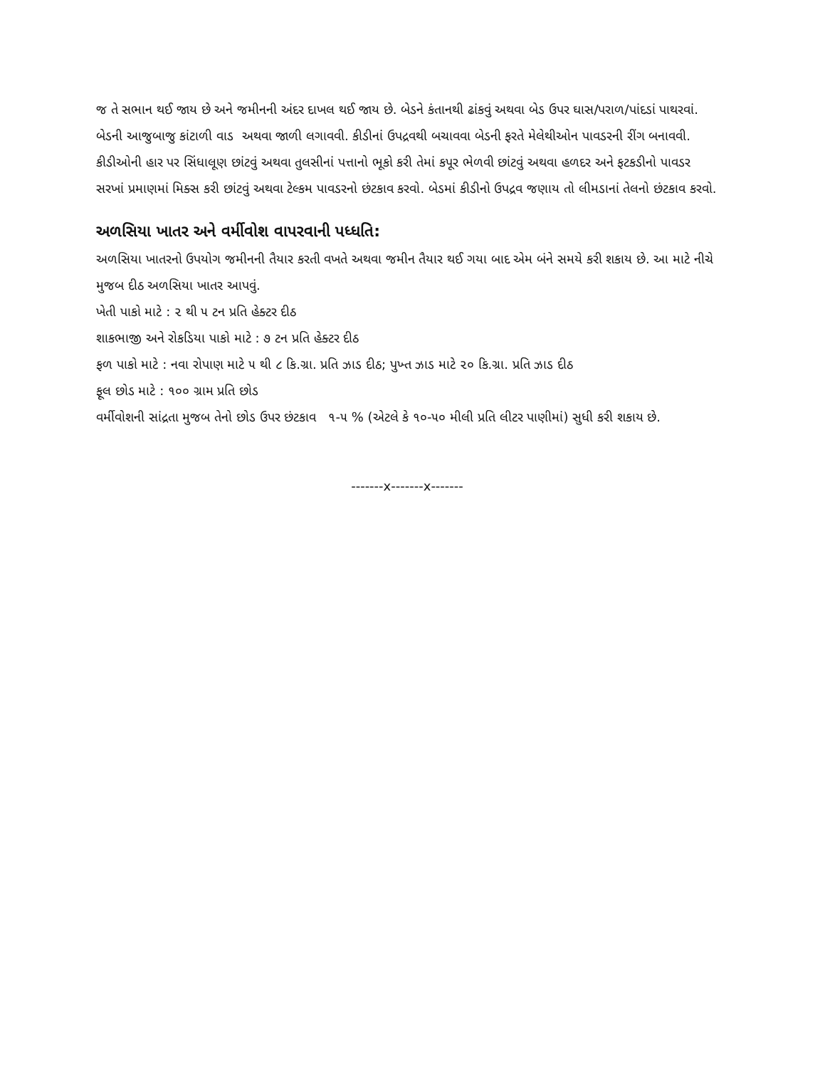જ તે સભાન થઈ જાય છે અને જમીનની અંદર દાખલ થઈ જાય છે. બેડને કંતાનથી ઢાંકવું અથવા બેડ ઉપર ઘાસ/પરાળ/પાંદડાં પાથરવાં. બેડની આજુબાજુ કાંટાળી વાડ અથવા જાળી લગાવવી. કીડીનાં ઉપદ્રવથી બચાવવા બેડની ફરતે મેલેથીઓન પાવડરની રીંગ બનાવવી. કીડીઓની હાર પર સિંધાલૂણ છાંટવું અથવા તુલસીનાં પત્તાનો ભૂકો કરી તેમાં કપૂર ભેળવી છાંટવું અથવા હળદર અને ફટકડીનો પાવડર સરખાં પ્રમાણમાં મિક્સ કરી છાંટવું અથવા ટેલ્કમ પાવડરનો છંટકાવ કરવો. બેડમાં કીડીનો ઉપદ્રવ જણાય તો લીમડાનાં તેલનો છંટકાવ કરવો.
અળસિયા ખાતર અને વર્મીવોશ વાપરવાની પધ્ધતિ:
અળસિયા ખાતરનો ઉપયોગ જમીનની તૈયાર કરતી વખતે અથવા જમીન તૈયાર થઈ ગયા બાદ એમ બંને સમયે કરી શકાય છે. આ માટે નીચે મુજબ દીઠ અળસિયા ખાતર આપવું.
ખેતી પાકો માટે : ૨ થી ૫ ટન પ્રતિ હેક્ટર દીઠ
શાકભાજી અને રોકડિયા પાકો માટે : ૭ ટન પ્રતિ હેક્ટર દીઠ
ફળ પાકો માટે : નવા રોપાણ માટે ૫ થી ૮ કિ.ગ્રા. પ્રતિ ઝાડ દીઠ; પુખ્ત ઝાડ માટે ૨૦ કિ.ગ્રા. પ્રતિ ઝાડ દીઠ
ફૂલ છોડ માટે : ૧૦૦ ગ્રામ પ્રતિ છોડ
વર્મીવોશની સાંદ્રતા મુજબ તેનો છોડ ઉપર છંટકાવ ૧-૫ % (એટલે કે ૧૦-૫૦ મીલી પ્રતિ લીટર પાણીમાં) સુધી કરી શકાય છે.
-------x-------x-------